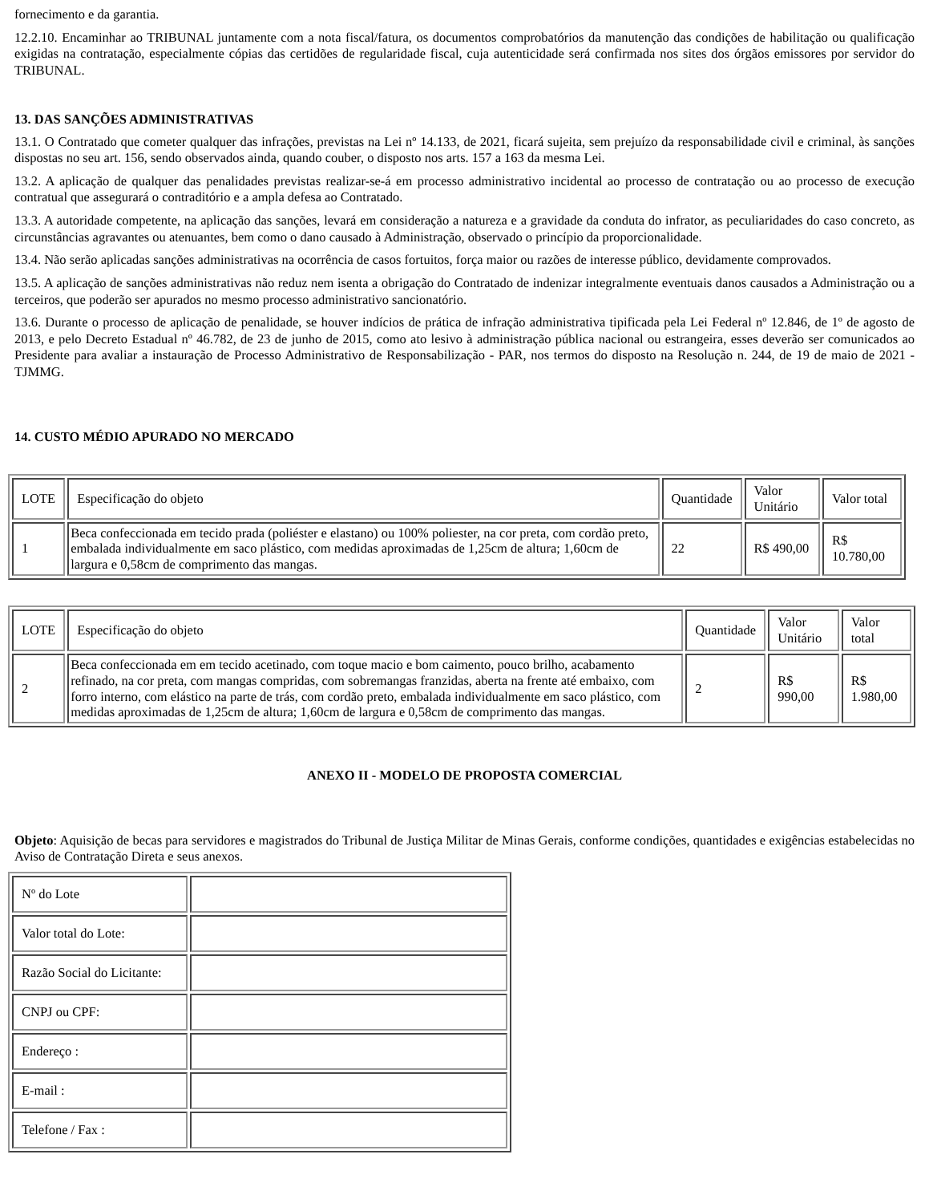fornecimento e da garantia.
12.2.10. Encaminhar ao TRIBUNAL juntamente com a nota fiscal/fatura, os documentos comprobatórios da manutenção das condições de habilitação ou qualificação exigidas na contratação, especialmente cópias das certidões de regularidade fiscal, cuja autenticidade será confirmada nos sites dos órgãos emissores por servidor do TRIBUNAL.
13. DAS SANÇÕES ADMINISTRATIVAS
13.1. O Contratado que cometer qualquer das infrações, previstas na Lei nº 14.133, de 2021, ficará sujeita, sem prejuízo da responsabilidade civil e criminal, às sanções dispostas no seu art. 156, sendo observados ainda, quando couber, o disposto nos arts. 157 a 163 da mesma Lei.
13.2. A aplicação de qualquer das penalidades previstas realizar-se-á em processo administrativo incidental ao processo de contratação ou ao processo de execução contratual que assegurará o contraditório e a ampla defesa ao Contratado.
13.3. A autoridade competente, na aplicação das sanções, levará em consideração a natureza e a gravidade da conduta do infrator, as peculiaridades do caso concreto, as circunstâncias agravantes ou atenuantes, bem como o dano causado à Administração, observado o princípio da proporcionalidade.
13.4. Não serão aplicadas sanções administrativas na ocorrência de casos fortuitos, força maior ou razões de interesse público, devidamente comprovados.
13.5. A aplicação de sanções administrativas não reduz nem isenta a obrigação do Contratado de indenizar integralmente eventuais danos causados a Administração ou a terceiros, que poderão ser apurados no mesmo processo administrativo sancionatório.
13.6. Durante o processo de aplicação de penalidade, se houver indícios de prática de infração administrativa tipificada pela Lei Federal nº 12.846, de 1º de agosto de 2013, e pelo Decreto Estadual nº 46.782, de 23 de junho de 2015, como ato lesivo à administração pública nacional ou estrangeira, esses deverão ser comunicados ao Presidente para avaliar a instauração de Processo Administrativo de Responsabilização - PAR, nos termos do disposto na Resolução n. 244, de 19 de maio de 2021 - TJMMG.
14. CUSTO MÉDIO APURADO NO MERCADO
| LOTE | Especificação do objeto | Quantidade | Valor Unitário | Valor total |
| 1 | Beca confeccionada em tecido prada (poliéster e elastano) ou 100% poliester, na cor preta, com cordão preto, embalada individualmente em saco plástico, com medidas aproximadas de 1,25cm de altura; 1,60cm de largura e 0,58cm de comprimento das mangas. | 22 | R$ 490,00 | R$ 10.780,00 |
| LOTE | Especificação do objeto | Quantidade | Valor Unitário | Valor total |
| 2 | Beca confeccionada em em tecido acetinado, com toque macio e bom caimento, pouco brilho, acabamento refinado, na cor preta, com mangas compridas, com sobremangas franzidas, aberta na frente até embaixo, com forro interno, com elástico na parte de trás, com cordão preto, embalada individualmente em saco plástico, com medidas aproximadas de 1,25cm de altura; 1,60cm de largura e 0,58cm de comprimento das mangas. | 2 | R$ 990,00 | R$ 1.980,00 |
ANEXO II - MODELO DE PROPOSTA COMERCIAL
Objeto: Aquisição de becas para servidores e magistrados do Tribunal de Justiça Militar de Minas Gerais, conforme condições, quantidades e exigências estabelecidas no Aviso de Contratação Direta e seus anexos.
| Nº do Lote | |
| Valor total do Lote: | |
| Razão Social do Licitante: | |
| CNPJ ou CPF: | |
| Endereço : | |
| E-mail : | |
| Telefone / Fax : | |